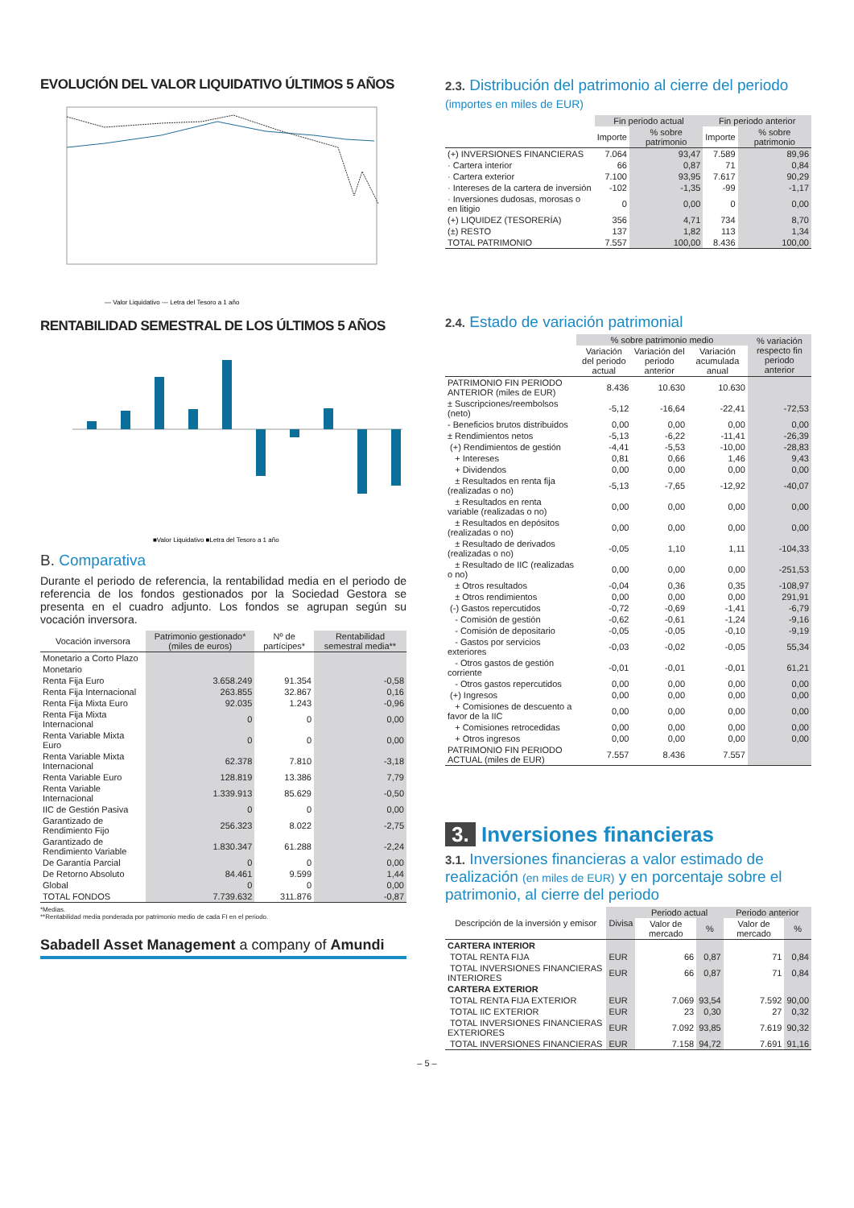EVOLUCIÓN DEL VALOR LIQUIDATIVO ÚLTIMOS 5 AÑOS
— Valor Liquidativo --- Letra del Tesoro a 1 año
RENTABILIDAD SEMESTRAL DE LOS ÚLTIMOS 5 AÑOS
■Valor Liquidativo ■Letra del Tesoro a 1 año
B. Comparativa
Durante el periodo de referencia, la rentabilidad media en el periodo de referencia de los fondos gestionados por la Sociedad Gestora se presenta en el cuadro adjunto. Los fondos se agrupan según su vocación inversora.
| Vocación inversora | Patrimonio gestionado* (miles de euros) | Nº de partícipes* | Rentabilidad semestral media** |
| --- | --- | --- | --- |
| Monetario a Corto Plazo | | | |
| Monetario | | | |
| Renta Fija Euro | 3.658.249 | 91.354 | -0,58 |
| Renta Fija Internacional | 263.855 | 32.867 | 0,16 |
| Renta Fija Mixta Euro | 92.035 | 1.243 | -0,96 |
| Renta Fija Mixta Internacional | 0 | 0 | 0,00 |
| Renta Variable Mixta Euro | 0 | 0 | 0,00 |
| Renta Variable Mixta Internacional | 62.378 | 7.810 | -3,18 |
| Renta Variable Euro | 128.819 | 13.386 | 7,79 |
| Renta Variable Internacional | 1.339.913 | 85.629 | -0,50 |
| IIC de Gestión Pasiva | 0 | 0 | 0,00 |
| Garantizado de Rendimiento Fijo | 256.323 | 8.022 | -2,75 |
| Garantizado de Rendimiento Variable | 1.830.347 | 61.288 | -2,24 |
| De Garantía Parcial | 0 | 0 | 0,00 |
| De Retorno Absoluto | 84.461 | 9.599 | 1,44 |
| Global | 0 | 0 | 0,00 |
| TOTAL FONDOS | 7.739.632 | 311.876 | -0,87 |
*Medias.
**Rentabilidad media ponderada por patrimonio medio de cada FI en el periodo.
Sabadell Asset Management a company of Amundi
2.3. Distribución del patrimonio al cierre del periodo (importes en miles de EUR)
| | Fin periodo actual | | Fin periodo anterior | |
| --- | --- | --- | --- | --- |
| | Importe | % sobre patrimonio | Importe | % sobre patrimonio |
| (+) INVERSIONES FINANCIERAS | 7.064 | 93,47 | 7.589 | 89,96 |
| · Cartera interior | 66 | 0,87 | 71 | 0,84 |
| · Cartera exterior | 7.100 | 93,95 | 7.617 | 90,29 |
| · Intereses de la cartera de inversión | -102 | -1,35 | -99 | -1,17 |
| · Inversiones dudosas, morosas o en litigio | 0 | 0,00 | 0 | 0,00 |
| (+) LIQUIDEZ (TESORERÍA) | 356 | 4,71 | 734 | 8,70 |
| (±) RESTO | 137 | 1,82 | 113 | 1,34 |
| TOTAL PATRIMONIO | 7.557 | 100,00 | 8.436 | 100,00 |
2.4. Estado de variación patrimonial
| | % sobre patrimonio medio | | | % variación respecto fin periodo anterior |
| --- | --- | --- | --- | --- |
| | Variación del periodo actual | Variación del periodo anterior | Variación acumulada anual | |
| PATRIMONIO FIN PERIODO ANTERIOR (miles de EUR) | 8.436 | 10.630 | 10.630 | |
| ± Suscripciones/reembolsos (neto) | -5,12 | -16,64 | -22,41 | -72,53 |
| - Beneficios brutos distribuidos | 0,00 | 0,00 | 0,00 | 0,00 |
| ± Rendimientos netos | -5,13 | -6,22 | -11,41 | -26,39 |
| (+) Rendimientos de gestión | -4,41 | -5,53 | -10,00 | -28,83 |
| + Intereses | 0,81 | 0,66 | 1,46 | 9,43 |
| + Dividendos | 0,00 | 0,00 | 0,00 | 0,00 |
| ± Resultados en renta fija (realizadas o no) | -5,13 | -7,65 | -12,92 | -40,07 |
| ± Resultados en renta variable (realizadas o no) | 0,00 | 0,00 | 0,00 | 0,00 |
| ± Resultados en depósitos (realizadas o no) | 0,00 | 0,00 | 0,00 | 0,00 |
| ± Resultado de derivados (realizadas o no) | -0,05 | 1,10 | 1,11 | -104,33 |
| ± Resultado de IIC (realizadas o no) | 0,00 | 0,00 | 0,00 | -251,53 |
| ± Otros resultados | -0,04 | 0,36 | 0,35 | -108,97 |
| ± Otros rendimientos | 0,00 | 0,00 | 0,00 | 291,91 |
| (-) Gastos repercutidos | -0,72 | -0,69 | -1,41 | -6,79 |
| - Comisión de gestión | -0,62 | -0,61 | -1,24 | -9,16 |
| - Comisión de depositario | -0,05 | -0,05 | -0,10 | -9,19 |
| - Gastos por servicios exteriores | -0,03 | -0,02 | -0,05 | 55,34 |
| - Otros gastos de gestión corriente | -0,01 | -0,01 | -0,01 | 61,21 |
| - Otros gastos repercutidos | 0,00 | 0,00 | 0,00 | 0,00 |
| (+) Ingresos | 0,00 | 0,00 | 0,00 | 0,00 |
| + Comisiones de descuento a favor de la IIC | 0,00 | 0,00 | 0,00 | 0,00 |
| + Comisiones retrocedidas | 0,00 | 0,00 | 0,00 | 0,00 |
| + Otros ingresos | 0,00 | 0,00 | 0,00 | 0,00 |
| PATRIMONIO FIN PERIODO ACTUAL (miles de EUR) | 7.557 | 8.436 | 7.557 | |
3. Inversiones financieras
3.1. Inversiones financieras a valor estimado de realización (en miles de EUR) y en porcentaje sobre el patrimonio, al cierre del periodo
| Descripción de la inversión y emisor | Divisa | Periodo actual | | Periodo anterior | |
| --- | --- | --- | --- | --- | --- |
| | | Valor de mercado | % | Valor de mercado | % |
| CARTERA INTERIOR | | | | | |
| TOTAL RENTA FIJA | EUR | 66 | 0,87 | 71 | 0,84 |
| TOTAL INVERSIONES FINANCIERAS INTERIORES | EUR | 66 | 0,87 | 71 | 0,84 |
| CARTERA EXTERIOR | | | | | |
| TOTAL RENTA FIJA EXTERIOR | EUR | 7.069 | 93,54 | 7.592 | 90,00 |
| TOTAL IIC EXTERIOR | EUR | 23 | 0,30 | 27 | 0,32 |
| TOTAL INVERSIONES FINANCIERAS EXTERIORES | EUR | 7.092 | 93,85 | 7.619 | 90,32 |
| TOTAL INVERSIONES FINANCIERAS | EUR | 7.158 | 94,72 | 7.691 | 91,16 |
– 5 –